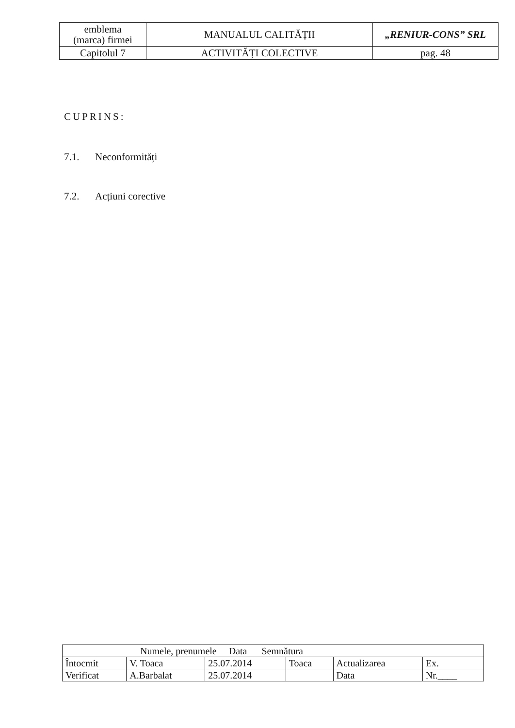| emblema (marca) firmei | MANUALUL CALITĂȚII | „RENIUR-CONS” SRL |
| Capitolul 7 | ACTIVITĂȚI COLECTIVE | pag. 48 |
CUPRINS:
7.1. Neconformități
7.2. Acțiuni corective
| Numele, prenumele Data Semnătura | | | | | |
| Întocmit | V. Toaca | 25.07.2014 | Toaca | Actualizarea | Ex. |
| Verificat | A.Barbalat | 25.07.2014 | | Data | Nr.____ |